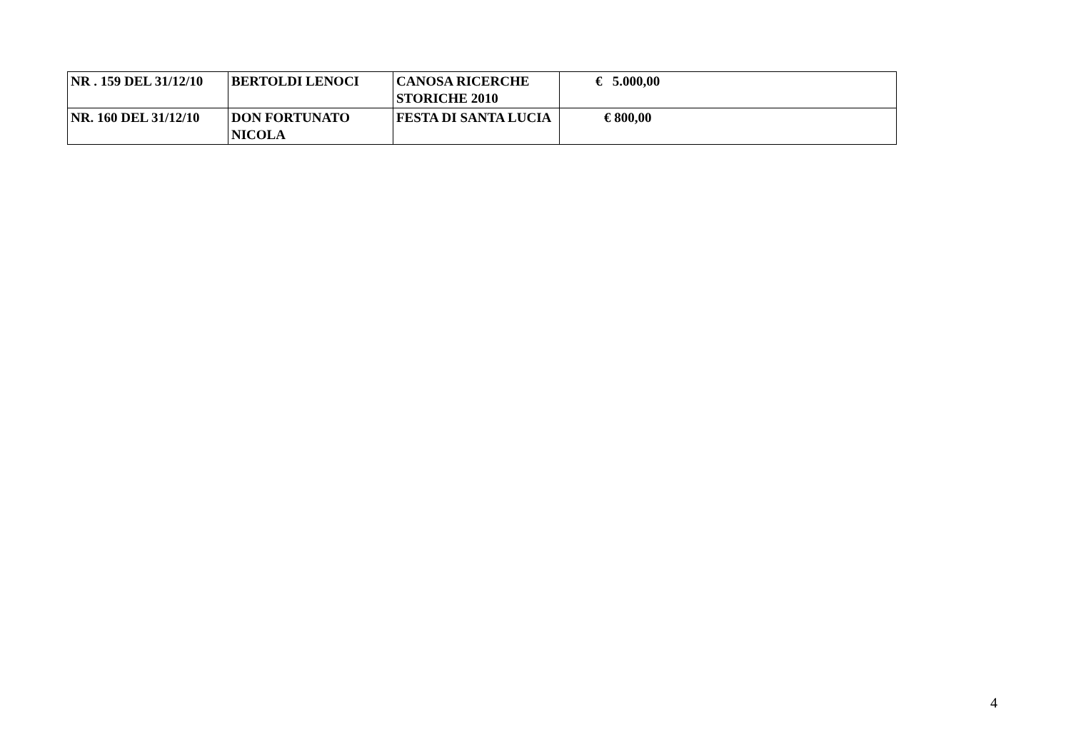| NR . 159 DEL 31/12/10 | BERTOLDI LENOCI | CANOSA RICERCHE STORICHE 2010 | € 5.000,00 |
| NR. 160 DEL 31/12/10 | DON FORTUNATO NICOLA | FESTA DI SANTA LUCIA | € 800,00 |
4